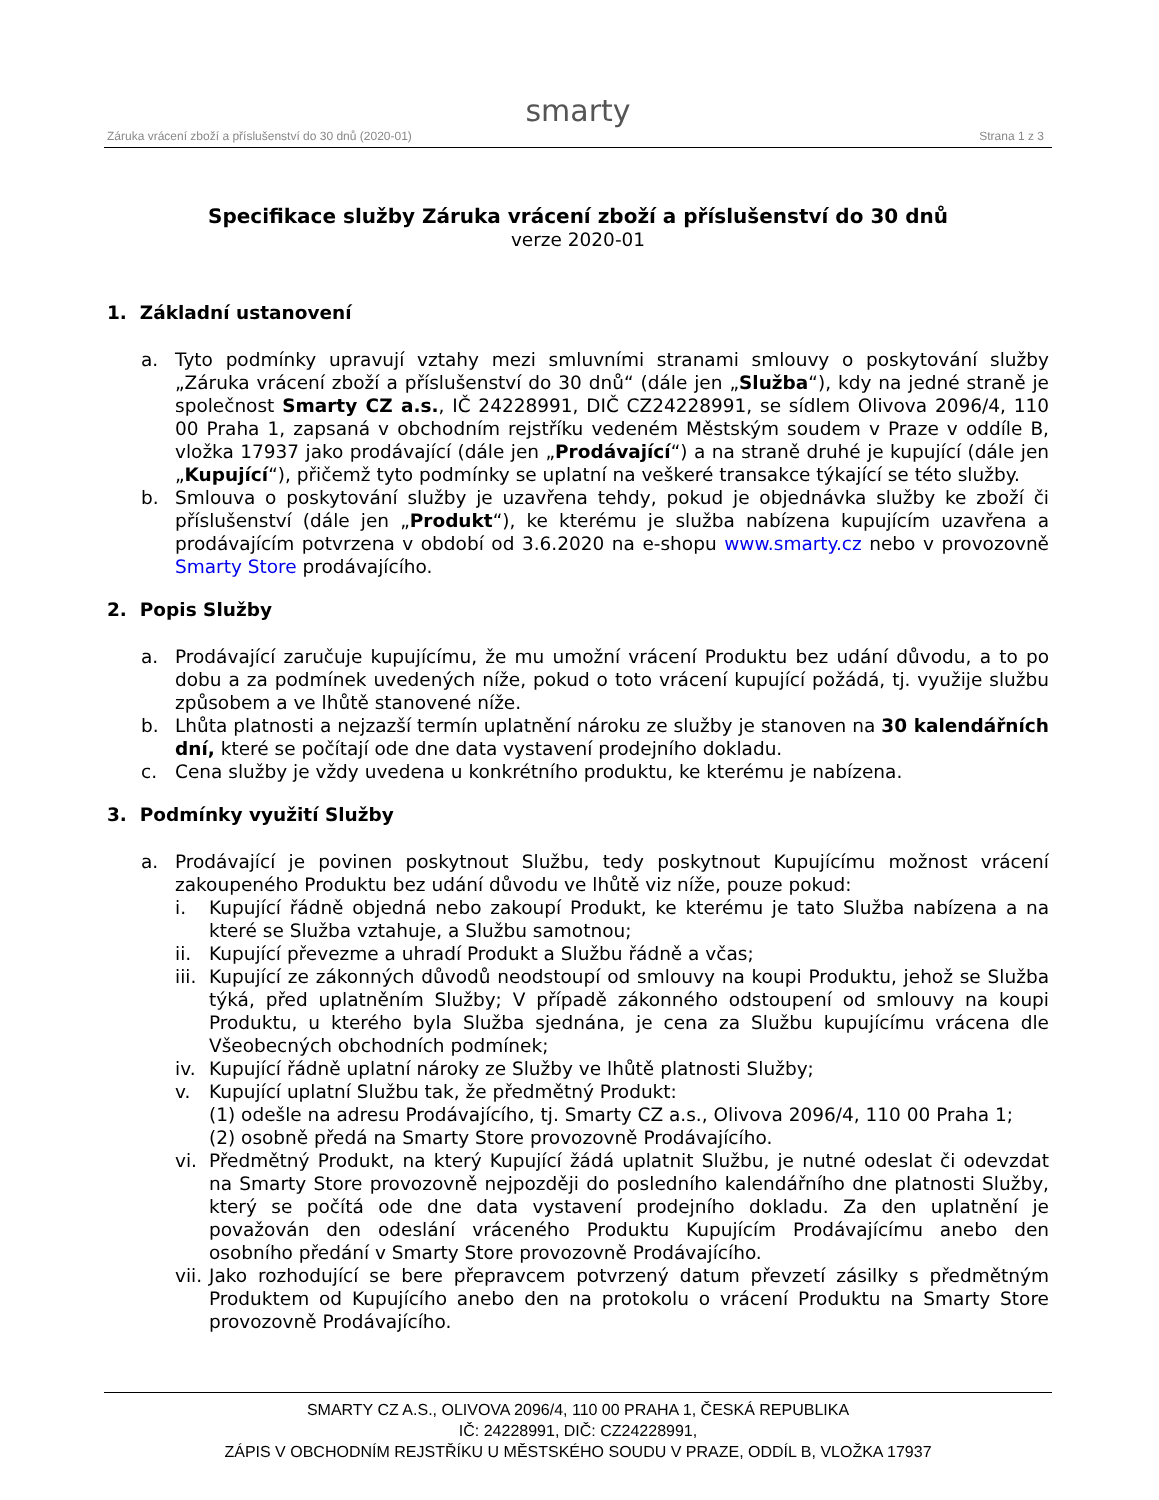smarty
Záruka vrácení zboží a příslušenství do 30 dnů (2020-01) Strana 1 z 3
Specifikace služby Záruka vrácení zboží a příslušenství do 30 dnů
verze 2020-01
1. Základní ustanovení
a. Tyto podmínky upravují vztahy mezi smluvními stranami smlouvy o poskytování služby „Záruka vrácení zboží a příslušenství do 30 dnů“ (dále jen „Služba“), kdy na jedné straně je společnost Smarty CZ a.s., IČ 24228991, DIČ CZ24228991, se sídlem Olivova 2096/4, 110 00 Praha 1, zapsaná v obchodním rejstříku vedeném Městským soudem v Praze v oddíle B, vložka 17937 jako prodávající (dále jen „Prodávající“) a na straně druhé je kupující (dále jen „Kupující“), přičemž tyto podmínky se uplatní na veškeré transakce týkající se této služby.
b. Smlouva o poskytování služby je uzavřena tehdy, pokud je objednávka služby ke zboží či příslušenství (dále jen „Produkt“), ke kterému je služba nabízena kupujícím uzavřena a prodávajícím potvrzena v období od 3.6.2020 na e-shopu www.smarty.cz nebo v provozovně Smarty Store prodávajícího.
2. Popis Služby
a. Prodávající zaručuje kupujícímu, že mu umožní vrácení Produktu bez udání důvodu, a to po dobu a za podmínek uvedených níže, pokud o toto vrácení kupující požádá, tj. využije službu způsobem a ve lhůtě stanovené níže.
b. Lhůta platnosti a nejzazší termín uplatnění nároku ze služby je stanoven na 30 kalendářních dní, které se počítají ode dne data vystavení prodejního dokladu.
c. Cena služby je vždy uvedena u konkrétního produktu, ke kterému je nabízena.
3. Podmínky využití Služby
a. Prodávající je povinen poskytnout Službu, tedy poskytnout Kupujícímu možnost vrácení zakoupeného Produktu bez udání důvodu ve lhůtě viz níže, pouze pokud:
i. Kupující řádně objedná nebo zakoupí Produkt, ke kterému je tato Služba nabízena a na které se Služba vztahuje, a Službu samotnou;
ii. Kupující převezme a uhradí Produkt a Službu řádně a včas;
iii.
Kupující ze zákonných důvodů neodstoupí od smlouvy na koupi Produktu, jehož se Služba týká, před uplatněním Služby; V případě zákonného odstoupení od smlouvy na koupi Produktu, u kterého byla Služba sjednána, je cena za Službu kupujícímu vrácena dle Všeobecných obchodních podmínek;
iv. Kupující řádně uplatní nároky ze Služby ve lhůtě platnosti Služby;
v. Kupující uplatní Službu tak, že předmětný Produkt:
(1) odešle na adresu Prodávajícího, tj. Smarty CZ a.s., Olivova 2096/4, 110 00 Praha 1;
(2) osobně předá na Smarty Store provozovně Prodávajícího.
vi. Předmětný Produkt, na který Kupující žádá uplatnit Službu, je nutné odeslat či odevzdat na Smarty Store provozovně nejpozději do posledního kalendářního dne platnosti Služby, který se počítá ode dne data vystavení prodejního dokladu. Za den uplatnění je považován den odeslání vráceného Produktu Kupujícím Prodávajícímu anebo den osobního předání v Smarty Store provozovně Prodávajícího.
vii.
Jako rozhodující se bere přepravcem potvrzený datum převzetí zásilky s předmětným Produktem od Kupujícího anebo den na protokolu o vrácení Produktu na Smarty Store provozovně Prodávajícího.
SMARTY CZ A.S., OLIVOVA 2096/4, 110 00 PRAHA 1, ČESKÁ REPUBLIKA
IČ: 24228991, DIČ: CZ24228991,
ZÁPIS V OBCHODNÍM REJSTŘÍKU U MĚSTSKÉHO SOUDU V PRAZE, ODDÍL B, VLOŽKA 17937